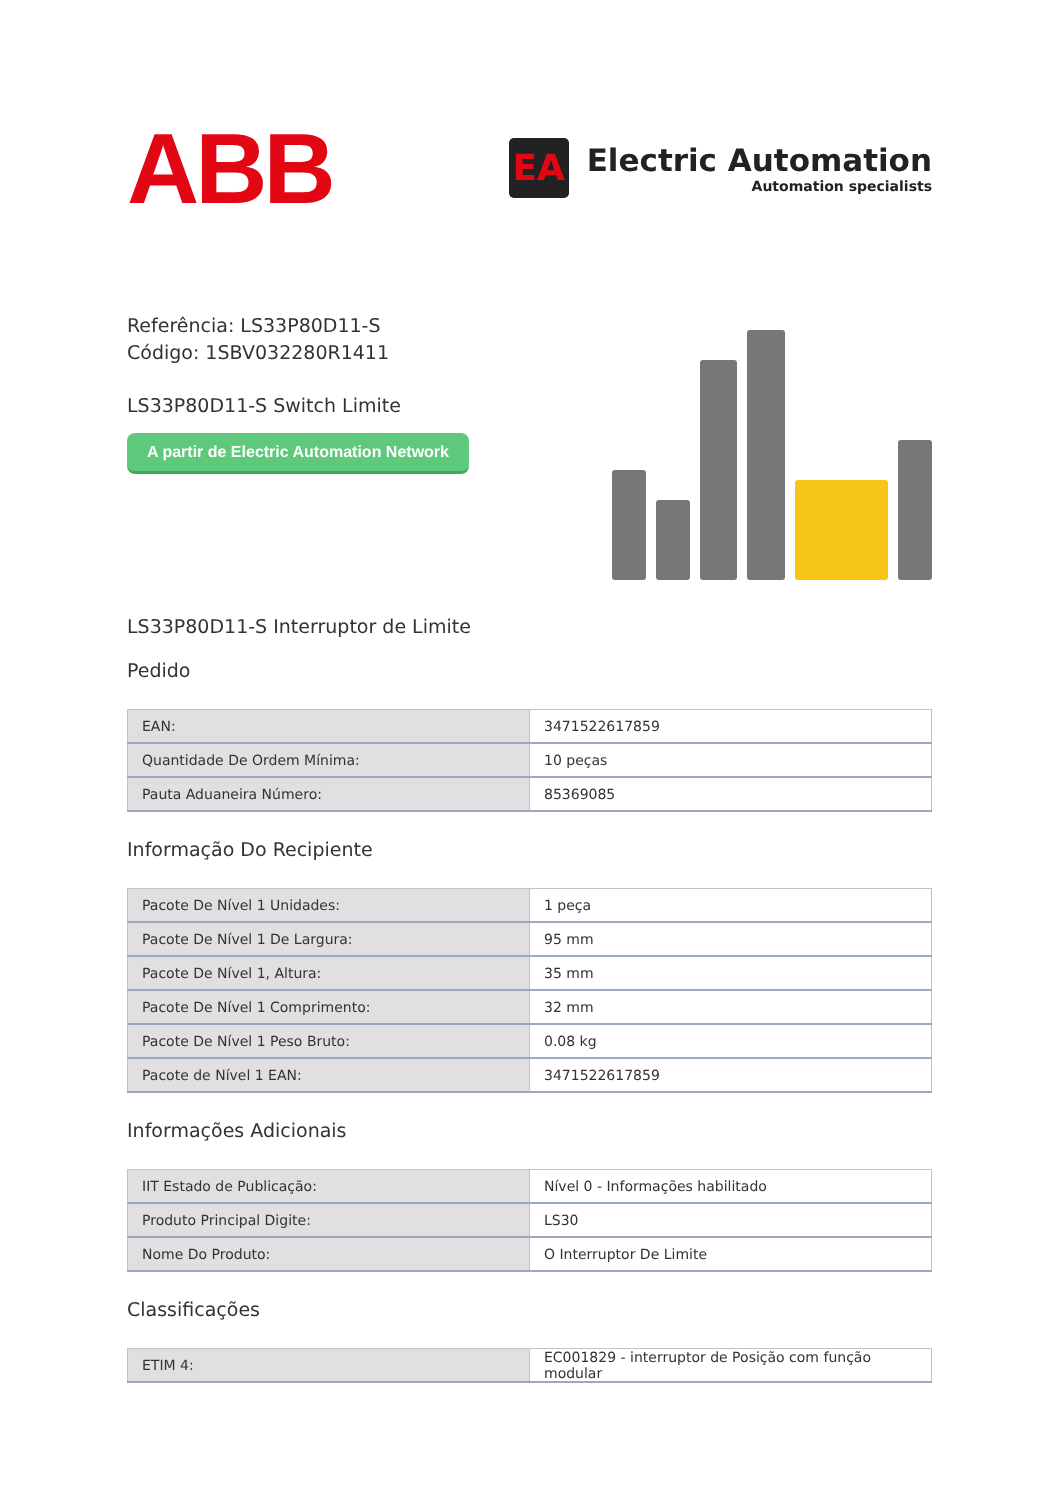ABB
EA
Electric Automation
Automation specialists
Referência: LS33P80D11-S
Código: 1SBV032280R1411
LS33P80D11-S Switch Limite
A partir de Electric Automation Network
LS33P80D11-S Interruptor de Limite
Pedido
| EAN: | 3471522617859 |
| Quantidade De Ordem Mínima: | 10 peças |
| Pauta Aduaneira Número: | 85369085 |
Informação Do Recipiente
| Pacote De Nível 1 Unidades: | 1 peça |
| Pacote De Nível 1 De Largura: | 95 mm |
| Pacote De Nível 1, Altura: | 35 mm |
| Pacote De Nível 1 Comprimento: | 32 mm |
| Pacote De Nível 1 Peso Bruto: | 0.08 kg |
| Pacote de Nível 1 EAN: | 3471522617859 |
Informações Adicionais
| IIT Estado de Publicação: | Nível 0 - Informações habilitado |
| Produto Principal Digite: | LS30 |
| Nome Do Produto: | O Interruptor De Limite |
Classificações
| ETIM 4: | EC001829 - interruptor de Posição com função modular |